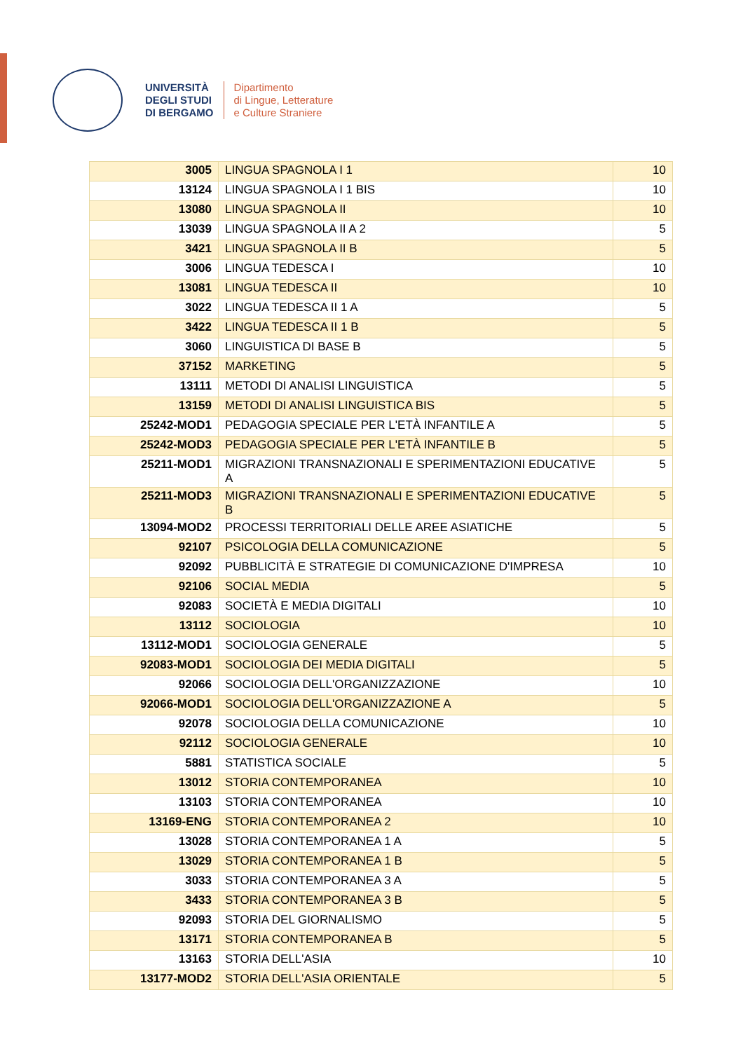UNIVERSITÀ
DEGLI STUDI
DI BERGAMO
Dipartimento
di Lingue, Letterature
e Culture Straniere
| 3005 | LINGUA SPAGNOLA I 1 | 10 |
| 13124 | LINGUA SPAGNOLA I 1 BIS | 10 |
| 13080 | LINGUA SPAGNOLA II | 10 |
| 13039 | LINGUA SPAGNOLA II A 2 | 5 |
| 3421 | LINGUA SPAGNOLA II B | 5 |
| 3006 | LINGUA TEDESCA I | 10 |
| 13081 | LINGUA TEDESCA II | 10 |
| 3022 | LINGUA TEDESCA II 1 A | 5 |
| 3422 | LINGUA TEDESCA II 1 B | 5 |
| 3060 | LINGUISTICA DI BASE B | 5 |
| 37152 | MARKETING | 5 |
| 13111 | METODI DI ANALISI LINGUISTICA | 5 |
| 13159 | METODI DI ANALISI LINGUISTICA BIS | 5 |
| 25242-MOD1 | PEDAGOGIA SPECIALE PER L'ETÀ INFANTILE A | 5 |
| 25242-MOD3 | PEDAGOGIA SPECIALE PER L'ETÀ INFANTILE B | 5 |
| 25211-MOD1 | MIGRAZIONI TRANSNAZIONALI E SPERIMENTAZIONI EDUCATIVE A | 5 |
| 25211-MOD3 | MIGRAZIONI TRANSNAZIONALI E SPERIMENTAZIONI EDUCATIVE B | 5 |
| 13094-MOD2 | PROCESSI TERRITORIALI DELLE AREE ASIATICHE | 5 |
| 92107 | PSICOLOGIA DELLA COMUNICAZIONE | 5 |
| 92092 | PUBBLICITÀ E STRATEGIE DI COMUNICAZIONE D'IMPRESA | 10 |
| 92106 | SOCIAL MEDIA | 5 |
| 92083 | SOCIETÀ E MEDIA DIGITALI | 10 |
| 13112 | SOCIOLOGIA | 10 |
| 13112-MOD1 | SOCIOLOGIA GENERALE | 5 |
| 92083-MOD1 | SOCIOLOGIA DEI MEDIA DIGITALI | 5 |
| 92066 | SOCIOLOGIA DELL'ORGANIZZAZIONE | 10 |
| 92066-MOD1 | SOCIOLOGIA DELL'ORGANIZZAZIONE A | 5 |
| 92078 | SOCIOLOGIA DELLA COMUNICAZIONE | 10 |
| 92112 | SOCIOLOGIA GENERALE | 10 |
| 5881 | STATISTICA SOCIALE | 5 |
| 13012 | STORIA CONTEMPORANEA | 10 |
| 13103 | STORIA CONTEMPORANEA | 10 |
| 13169-ENG | STORIA CONTEMPORANEA 2 | 10 |
| 13028 | STORIA CONTEMPORANEA 1 A | 5 |
| 13029 | STORIA CONTEMPORANEA 1 B | 5 |
| 3033 | STORIA CONTEMPORANEA 3 A | 5 |
| 3433 | STORIA CONTEMPORANEA 3 B | 5 |
| 92093 | STORIA DEL GIORNALISMO | 5 |
| 13171 | STORIA CONTEMPORANEA B | 5 |
| 13163 | STORIA DELL'ASIA | 10 |
| 13177-MOD2 | STORIA DELL'ASIA ORIENTALE | 5 |